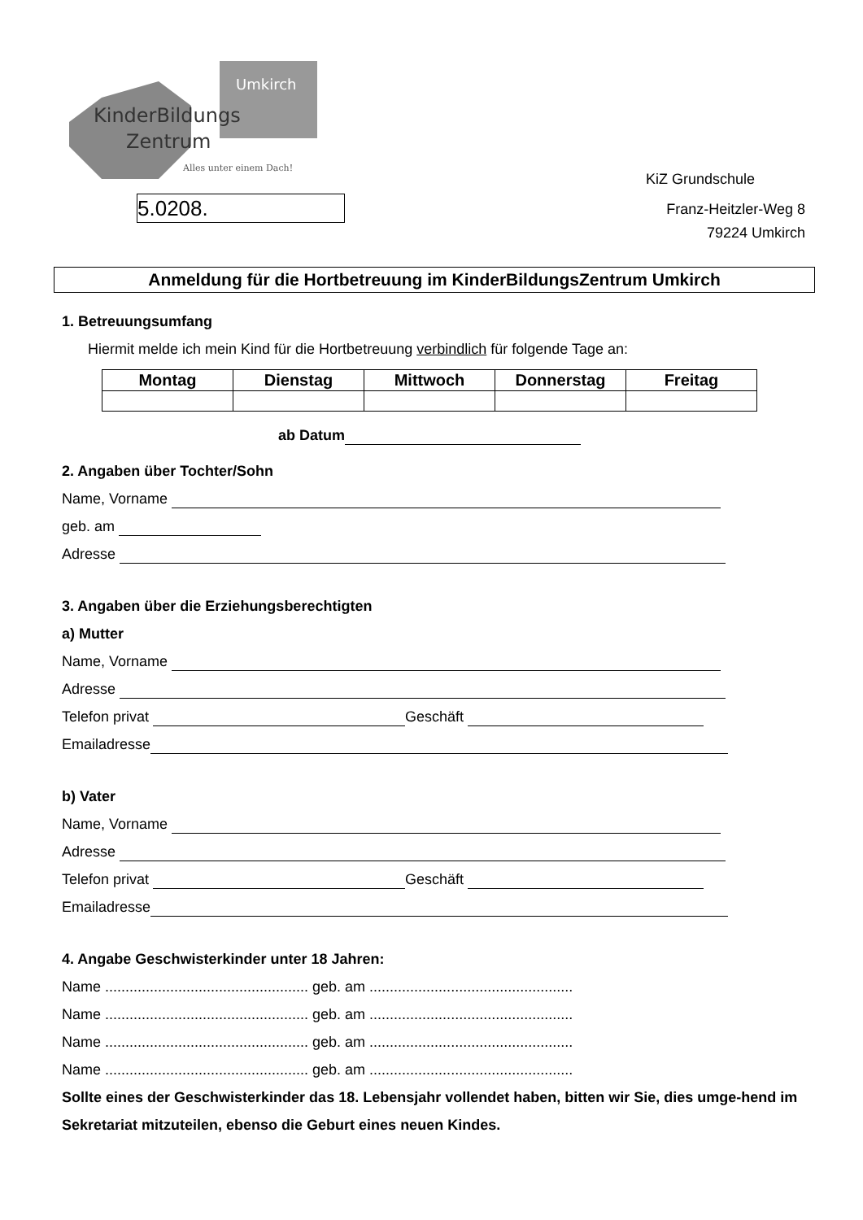Umkirch
KinderBildungs
Zentrum
Alles unter einem Dach!
5.0208.
KiZ Grundschule
Franz-Heitzler-Weg 8
79224 Umkirch
Anmeldung für die Hortbetreuung im KinderBildungsZentrum Umkirch
1. Betreuungsumfang
Hiermit melde ich mein Kind für die Hortbetreuung verbindlich für folgende Tage an:
| Montag | Dienstag | Mittwoch | Donnerstag | Freitag |
| --- | --- | --- | --- | --- |
ab Datum
2. Angaben über Tochter/Sohn
Name, Vorname
geb. am
Adresse
3. Angaben über die Erziehungsberechtigten
a) Mutter
Name, Vorname
Adresse
Telefon privat Geschäft
Emailadresse
b) Vater
Name, Vorname
Adresse
Telefon privat Geschäft
Emailadresse
4. Angabe Geschwisterkinder unter 18 Jahren:
Name .................................................. geb. am ..................................................
Name .................................................. geb. am ..................................................
Name .................................................. geb. am ..................................................
Name .................................................. geb. am ..................................................
Sollte eines der Geschwisterkinder das 18. Lebensjahr vollendet haben, bitten wir Sie, dies umge-hend im Sekretariat mitzuteilen, ebenso die Geburt eines neuen Kindes.